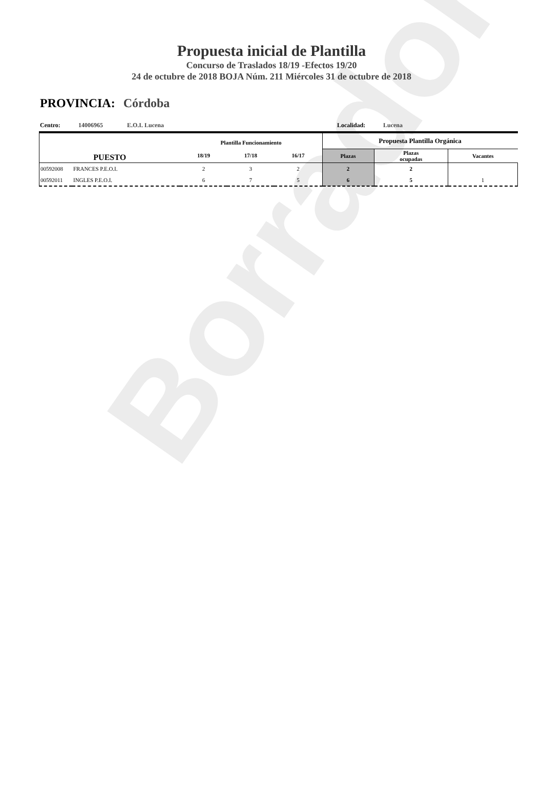Borrador
Propuesta inicial de Plantilla
Concurso de Traslados 18/19 -Efectos 19/20
24 de octubre de 2018 BOJA Núm. 211 Miércoles 31 de octubre de 2018
PROVINCIA: Córdoba
Centro: 14006965 E.O.I. Lucena Localidad: Lucena
| PUESTO | | Plantilla Funcionamiento | | | Propuesta Plantilla Orgánica | | |
| --- | --- | --- | --- | --- | --- | --- | --- |
| | | 18/19 | 17/18 | 16/17 | Plazas | Plazas ocupadas | Vacantes |
| 00592008 | FRANCES P.E.O.I. | 2 | 3 | 2 | 2 | 2 | |
| 00592011 | INGLES P.E.O.I. | 6 | 7 | 5 | 6 | 5 | 1 |